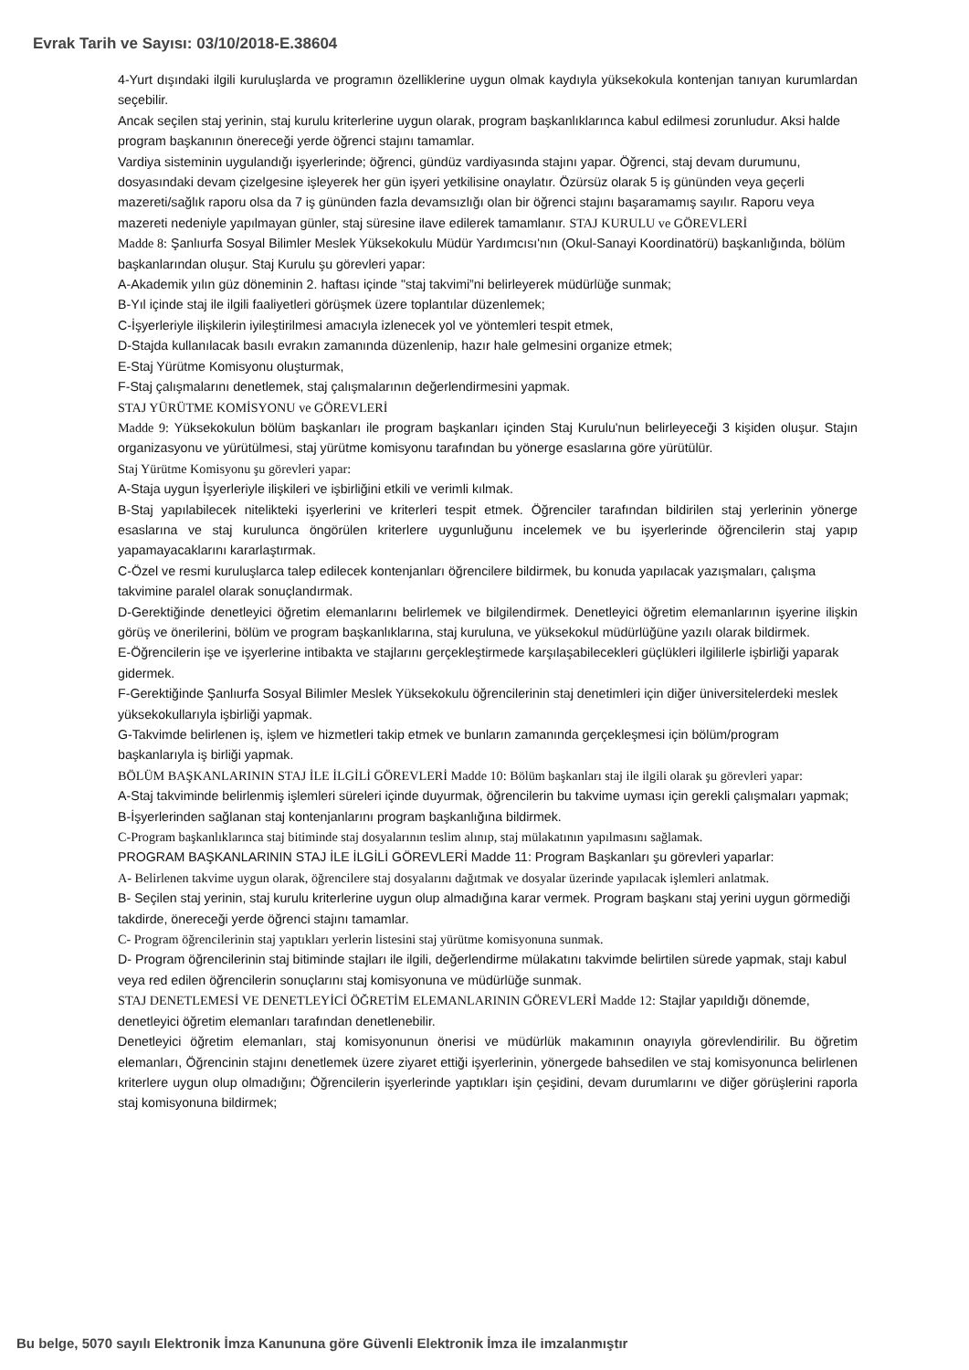Evrak Tarih ve Sayısı: 03/10/2018-E.38604
4-Yurt dışındaki ilgili kuruluşlarda ve programın özelliklerine uygun olmak kaydıyla yüksekokula kontenjan tanıyan kurumlardan seçebilir.
Ancak seçilen staj yerinin, staj kurulu kriterlerine uygun olarak, program başkanlıklarınca kabul edilmesi zorunludur. Aksi halde program başkanının önereceği yerde öğrenci stajını tamamlar.
Vardiya sisteminin uygulandığı işyerlerinde; öğrenci, gündüz vardiyasında stajını yapar. Öğrenci, staj devam durumunu, dosyasındaki devam çizelgesine işleyerek her gün işyeri yetkilisine onaylatır. Özürsüz olarak 5 iş gününden veya geçerli mazereti/sağlık raporu olsa da 7 iş gününden fazla devamsızlığı olan bir öğrenci stajını başaramamış sayılır. Raporu veya mazereti nedeniyle yapılmayan günler, staj süresine ilave edilerek tamamlanır. STAJ KURULU ve GÖREVLERİ
Madde 8: Şanlıurfa Sosyal Bilimler Meslek Yüksekokulu Müdür Yardımcısı'nın (Okul-Sanayi Koordinatörü) başkanlığında, bölüm başkanlarından oluşur. Staj Kurulu şu görevleri yapar:
A-Akademik yılın güz döneminin 2. haftası içinde "staj takvimi”ni belirleyerek müdürlüğe sunmak;
B-Yıl içinde staj ile ilgili faaliyetleri görüşmek üzere toplantılar düzenlemek;
C-İşyerleriyle ilişkilerin iyileştirilmesi amacıyla izlenecek yol ve yöntemleri tespit etmek,
D-Stajda kullanılacak basılı evrakın zamanında düzenlenip, hazır hale gelmesini organize etmek;
E-Staj Yürütme Komisyonu oluşturmak,
F-Staj çalışmalarını denetlemek, staj çalışmalarının değerlendirmesini yapmak.
STAJ YÜRÜTME KOMİSYONU ve GÖREVLERİ
Madde 9: Yüksekokulun bölüm başkanları ile program başkanları içinden Staj Kurulu'nun belirleyeceği 3 kişiden oluşur. Stajın organizasyonu ve yürütülmesi, staj yürütme komisyonu tarafından bu yönerge esaslarına göre yürütülür.
Staj Yürütme Komisyonu şu görevleri yapar:
A-Staja uygun İşyerleriyle ilişkileri ve işbirliğini etkili ve verimli kılmak.
B-Staj yapılabilecek nitelikteki işyerlerini ve kriterleri tespit etmek. Öğrenciler tarafından bildirilen staj yerlerinin yönerge esaslarına ve staj kurulunca öngörülen kriterlere uygunluğunu incelemek ve bu işyerlerinde öğrencilerin staj yapıp yapamayacaklarını kararlaştırmak.
C-Özel ve resmi kuruluşlarca talep edilecek kontenjanları öğrencilere bildirmek, bu konuda yapılacak yazışmaları, çalışma takvimine paralel olarak sonuçlandırmak.
D-Gerektiğinde denetleyici öğretim elemanlarını belirlemek ve bilgilendirmek. Denetleyici öğretim elemanlarının işyerine ilişkin görüş ve önerilerini, bölüm ve program başkanlıklarına, staj kuruluna, ve yüksekokul müdürlüğüne yazılı olarak bildirmek.
E-Öğrencilerin işe ve işyerlerine intibakta ve stajlarını gerçekleştirmede karşılaşabilecekleri güçlükleri ilgililerle işbirliği yaparak gidermek.
F-Gerektiğinde Şanlıurfa Sosyal Bilimler Meslek Yüksekokulu öğrencilerinin staj denetimleri için diğer üniversitelerdeki meslek yüksekokullarıyla işbirliği yapmak.
G-Takvimde belirlenen iş, işlem ve hizmetleri takip etmek ve bunların zamanında gerçekleşmesi için bölüm/program başkanlarıyla iş birliği yapmak.
BÖLÜM BAŞKANLARININ STAJ İLE İLGİLİ GÖREVLERİ Madde 10: Bölüm başkanları staj ile ilgili olarak şu görevleri yapar:
A-Staj takviminde belirlenmiş işlemleri süreleri içinde duyurmak, öğrencilerin bu takvime uyması için gerekli çalışmaları yapmak;
B-İşyerlerinden sağlanan staj kontenjanlarını program başkanlığına bildirmek.
C-Program başkanlıklarınca staj bitiminde staj dosyalarının teslim alınıp, staj mülakatının yapılmasını sağlamak.
PROGRAM BAŞKANLARININ STAJ İLE İLGİLİ GÖREVLERİ Madde 11: Program Başkanları şu görevleri yaparlar:
A- Belirlenen takvime uygun olarak, öğrencilere staj dosyalarını dağıtmak ve dosyalar üzerinde yapılacak işlemleri anlatmak.
B- Seçilen staj yerinin, staj kurulu kriterlerine uygun olup almadığına karar vermek. Program başkanı staj yerini uygun görmediği takdirde, önereceği yerde öğrenci stajını tamamlar.
C- Program öğrencilerinin staj yaptıkları yerlerin listesini staj yürütme komisyonuna sunmak.
D- Program öğrencilerinin staj bitiminde stajları ile ilgili, değerlendirme mülakatını takvimde belirtilen sürede yapmak, stajı kabul veya red edilen öğrencilerin sonuçlarını staj komisyonuna ve müdürlüğe sunmak.
STAJ DENETLEMESİ VE DENETLEYİCİ ÖĞRETİM ELEMANLARININ GÖREVLERİ Madde 12: Stajlar yapıldığı dönemde, denetleyici öğretim elemanları tarafından denetlenebilir.
Denetleyici öğretim elemanları, staj komisyonunun önerisi ve müdürlük makamının onayıyla görevlendirilir. Bu öğretim elemanları, Öğrencinin stajını denetlemek üzere ziyaret ettiği işyerlerinin, yönergede bahsedilen ve staj komisyonunca belirlenen kriterlere uygun olup olmadığını; Öğrencilerin işyerlerinde yaptıkları işin çeşidini, devam durumlarını ve diğer görüşlerini raporla staj komisyonuna bildirmek;
Bu belge, 5070 sayılı Elektronik İmza Kanununa göre Güvenli Elektronik İmza ile imzalanmıştır